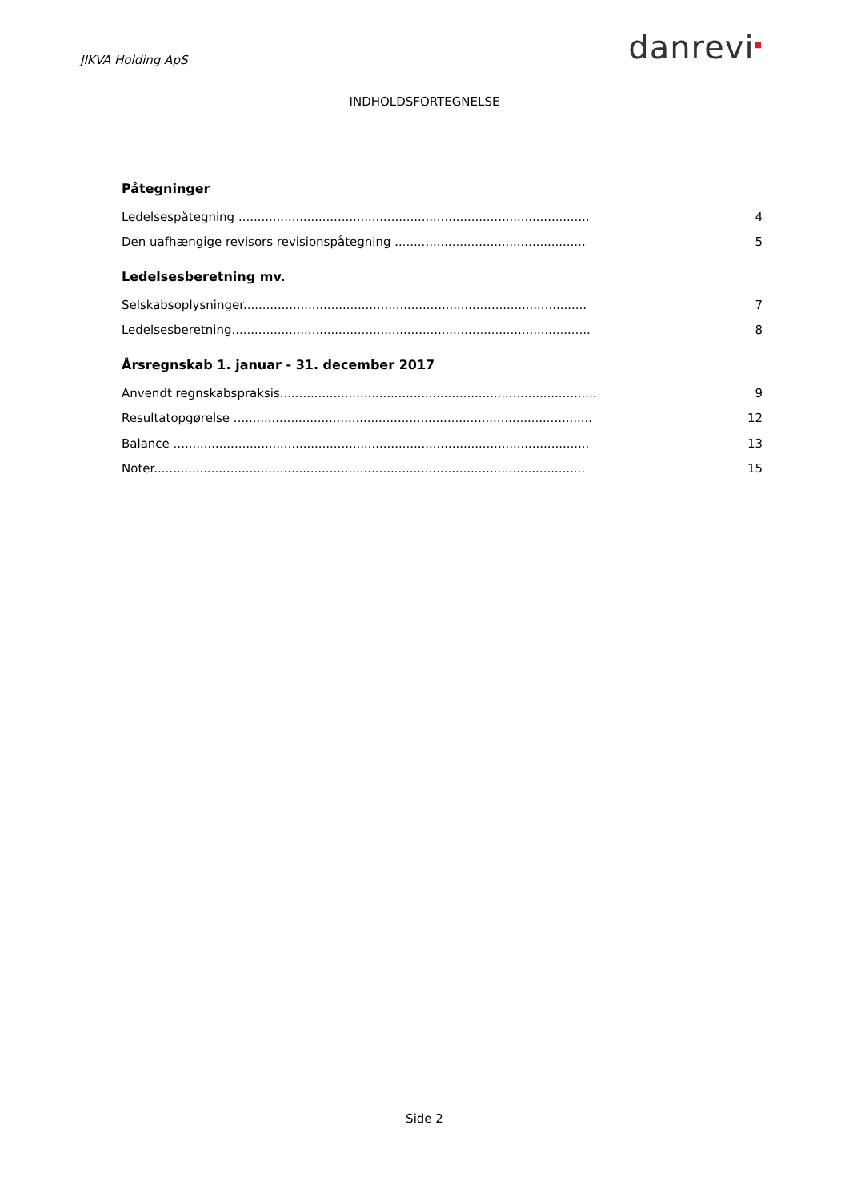JIKVA Holding ApS
danrevi<sup>■</sup>
INDHOLDSFORTEGNELSE
Påtegninger
Ledelsespåtegning ............................................................................................ 4
Den uafhængige revisors revisionspåtegning .................................................. 5
Ledelsesberetning mv.
Selskabsoplysninger.......................................................................................... 7
Ledelsesberetning.............................................................................................. 8
Årsregnskab 1. januar - 31. december 2017
Anvendt regnskabspraksis................................................................................... 9
Resultatopgørelse .............................................................................................. 12
Balance ............................................................................................................. 13
Noter................................................................................................................. 15
Side 2